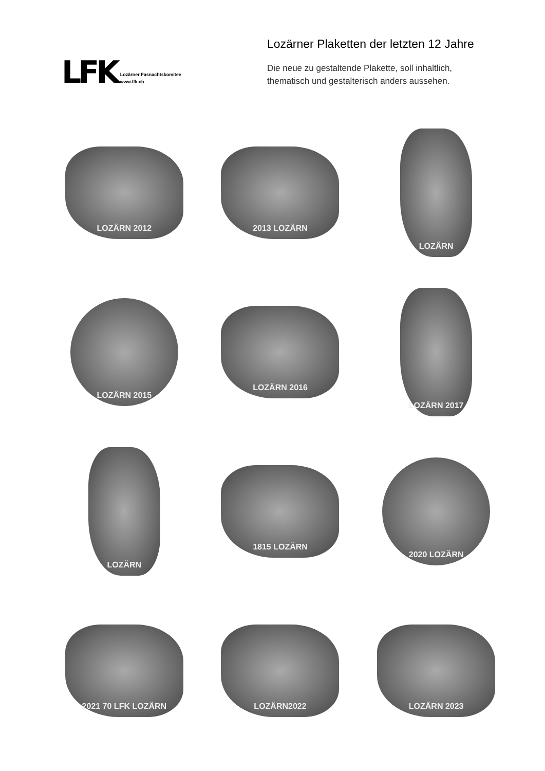LFK
Lozärner Fasnachtskomitee
www.lfk.ch
Lozärner Plaketten der letzten 12 Jahre
Die neue zu gestaltende Plakette, soll inhaltlich,
thematisch und gestalterisch anders aussehen.
LOZÄRN 2012
2013 LOZÄRN
LOZÄRN
LOZÄRN 2015
LOZÄRN 2016
LOZÄRN 2017
LOZÄRN
1815 LOZÄRN
2020 LOZÄRN
2021 70 LFK LOZÄRN
LOZÄRN2022
LOZÄRN 2023